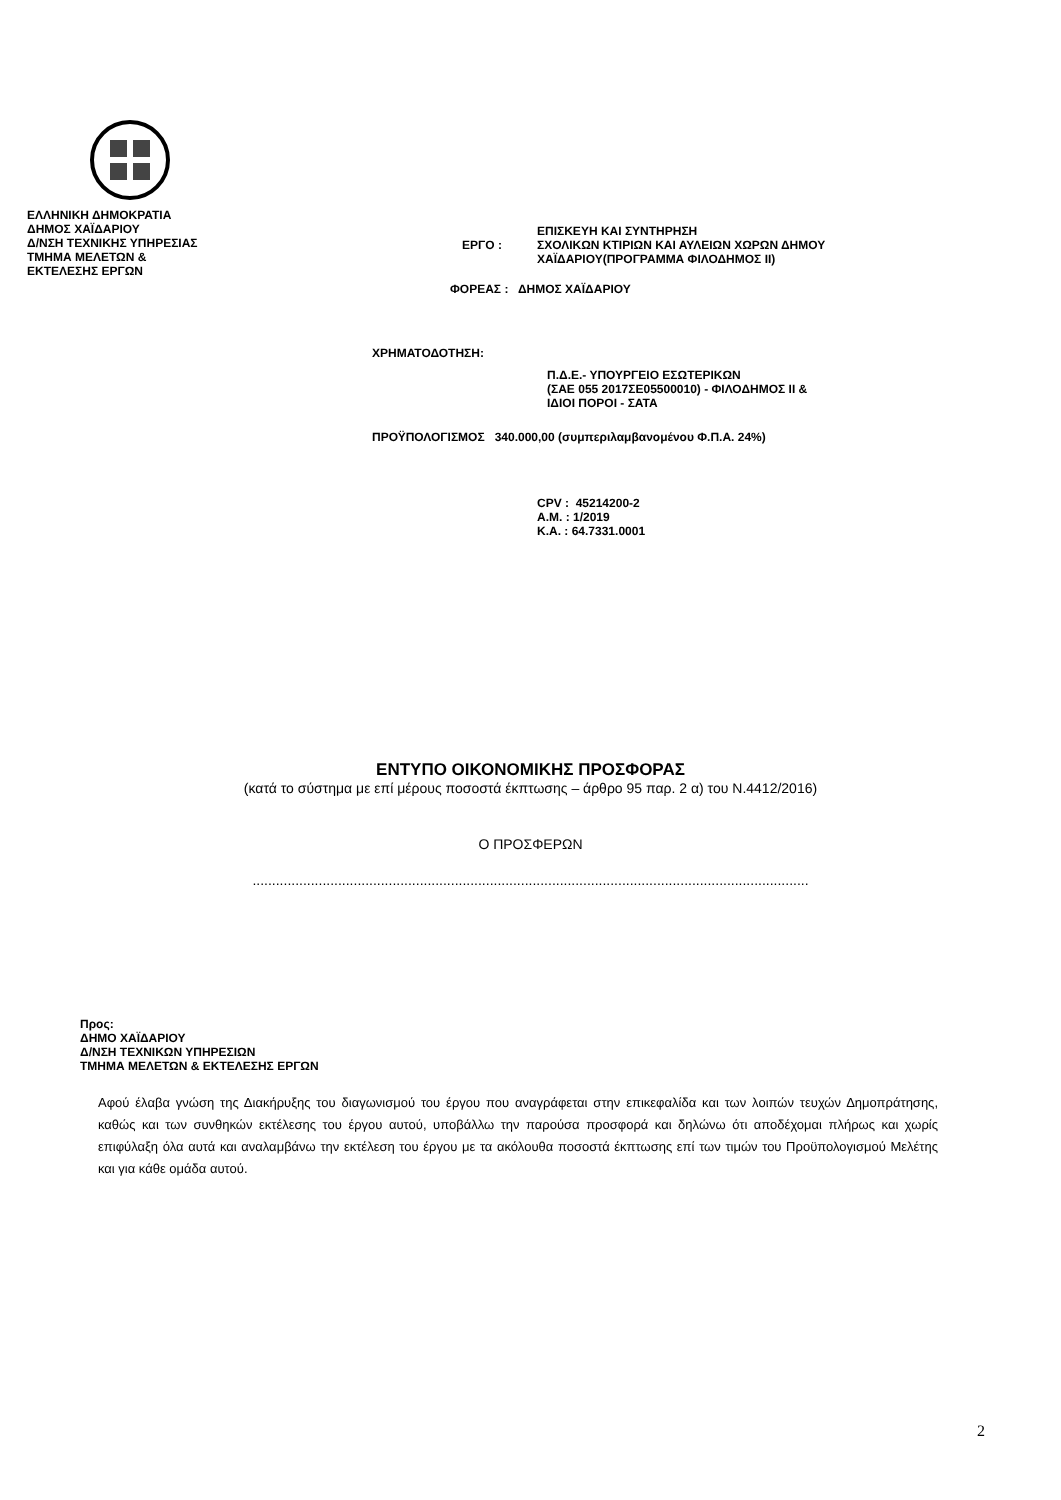ΕΛΛΗΝΙΚΗ ΔΗΜΟΚΡΑΤΙΑ
ΔΗΜΟΣ ΧΑΪΔΑΡΙΟΥ
Δ/ΝΣΗ ΤΕΧΝΙΚΗΣ ΥΠΗΡΕΣΙΑΣ
ΤΜΗΜΑ ΜΕΛΕΤΩΝ &
ΕΚΤΕΛΕΣΗΣ ΕΡΓΩΝ
ΕΡΓΟ :
ΕΠΙΣΚΕΥΗ ΚΑΙ ΣΥΝΤΗΡΗΣΗ
ΣΧΟΛΙΚΩΝ ΚΤΙΡΙΩΝ ΚΑΙ ΑΥΛΕΙΩΝ ΧΩΡΩΝ ΔΗΜΟΥ
ΧΑΪΔΑΡΙΟΥ(ΠΡΟΓΡΑΜΜΑ ΦΙΛΟΔΗΜΟΣ ΙΙ)
ΦΟΡΕΑΣ : ΔΗΜΟΣ ΧΑΪΔΑΡΙΟΥ
ΧΡΗΜΑΤΟΔΟΤΗΣΗ:
Π.Δ.Ε.- ΥΠΟΥΡΓΕΙΟ ΕΣΩΤΕΡΙΚΩΝ
(ΣΑΕ 055 2017ΣΕ05500010) - ΦΙΛΟΔΗΜΟΣ ΙΙ &
ΙΔΙΟΙ ΠΟΡΟΙ - ΣΑΤΑ
ΠΡΟΫΠΟΛΟΓΙΣΜΟΣ 340.000,00 (συμπεριλαμβανομένου Φ.Π.Α. 24%)
CPV : 45214200-2
A.M. : 1/2019
K.A. : 64.7331.0001
ΕΝΤΥΠΟ ΟΙΚΟΝΟΜΙΚΗΣ ΠΡΟΣΦΟΡΑΣ
(κατά το σύστημα με επί μέρους ποσοστά έκπτωσης – άρθρο 95 παρ. 2 α) του Ν.4412/2016)
Ο ΠΡΟΣΦΕΡΩΝ
...............................................................................................................................................
Προς:
ΔΗΜΟ ΧΑΪΔΑΡΙΟΥ
Δ/ΝΣΗ ΤΕΧΝΙΚΩΝ ΥΠΗΡΕΣΙΩΝ
ΤΜΗΜΑ ΜΕΛΕΤΩΝ & ΕΚΤΕΛΕΣΗΣ ΕΡΓΩΝ
Αφού έλαβα γνώση της Διακήρυξης του διαγωνισμού του έργου που αναγράφεται στην επικεφαλίδα και των λοιπών τευχών Δημοπράτησης, καθώς και των συνθηκών εκτέλεσης του έργου αυτού, υποβάλλω την παρούσα προσφορά και δηλώνω ότι αποδέχομαι πλήρως και χωρίς επιφύλαξη όλα αυτά και αναλαμβάνω την εκτέλεση του έργου με τα ακόλουθα ποσοστά έκπτωσης επί των τιμών του Προϋπολογισμού Μελέτης και για κάθε ομάδα αυτού.
2